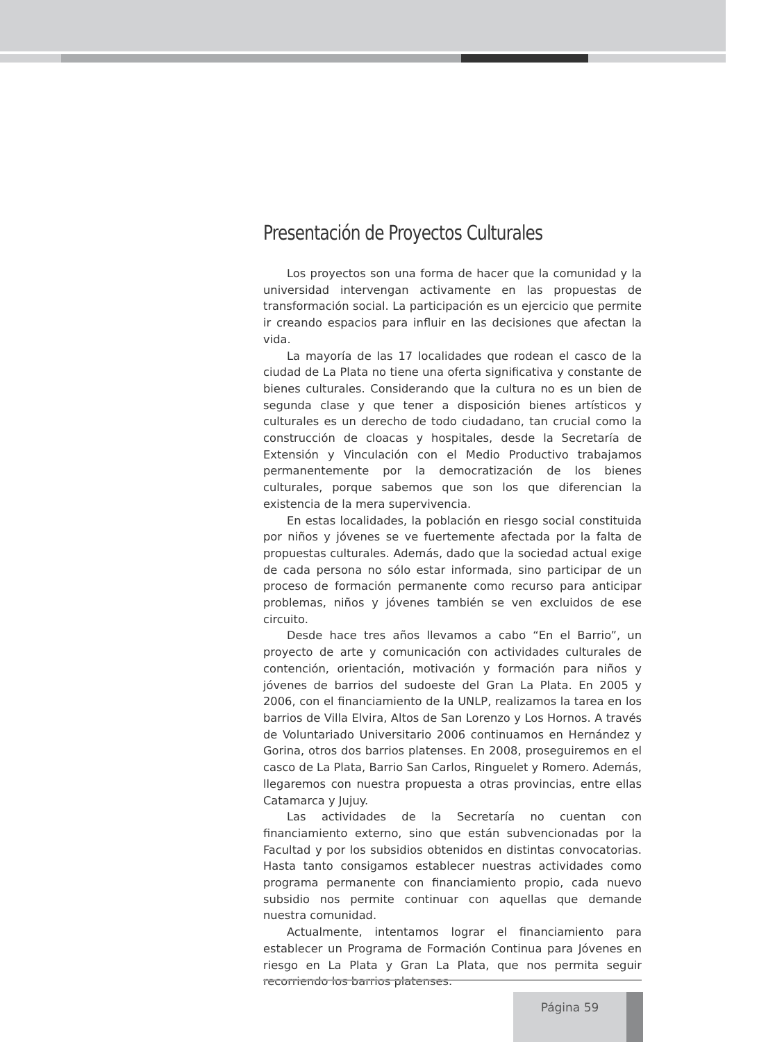Presentación de Proyectos Culturales
Los proyectos son una forma de hacer que la comunidad y la universidad intervengan activamente en las propuestas de transformación social. La participación es un ejercicio que permite ir creando espacios para influir en las decisiones que afectan la vida.
La mayoría de las 17 localidades que rodean el casco de la ciudad de La Plata no tiene una oferta significativa y constante de bienes culturales. Considerando que la cultura no es un bien de segunda clase y que tener a disposición bienes artísticos y culturales es un derecho de todo ciudadano, tan crucial como la construcción de cloacas y hospitales, desde la Secretaría de Extensión y Vinculación con el Medio Productivo trabajamos permanentemente por la democratización de los bienes culturales, porque sabemos que son los que diferencian la existencia de la mera supervivencia.
En estas localidades, la población en riesgo social constituida por niños y jóvenes se ve fuertemente afectada por la falta de propuestas culturales. Además, dado que la sociedad actual exige de cada persona no sólo estar informada, sino participar de un proceso de formación permanente como recurso para anticipar problemas, niños y jóvenes también se ven excluidos de ese circuito.
Desde hace tres años llevamos a cabo “En el Barrio”, un proyecto de arte y comunicación con actividades culturales de contención, orientación, motivación y formación para niños y jóvenes de barrios del sudoeste del Gran La Plata. En 2005 y 2006, con el financiamiento de la UNLP, realizamos la tarea en los barrios de Villa Elvira, Altos de San Lorenzo y Los Hornos. A través de Voluntariado Universitario 2006 continuamos en Hernández y Gorina, otros dos barrios platenses. En 2008, proseguiremos en el casco de La Plata, Barrio San Carlos, Ringuelet y Romero. Además, llegaremos con nuestra propuesta a otras provincias, entre ellas Catamarca y Jujuy.
Las actividades de la Secretaría no cuentan con financiamiento externo, sino que están subvencionadas por la Facultad y por los subsidios obtenidos en distintas convocatorias. Hasta tanto consigamos establecer nuestras actividades como programa permanente con financiamiento propio, cada nuevo subsidio nos permite continuar con aquellas que demande nuestra comunidad.
Actualmente, intentamos lograr el financiamiento para establecer un Programa de Formación Continua para Jóvenes en riesgo en La Plata y Gran La Plata, que nos permita seguir recorriendo los barrios platenses.
Página 59